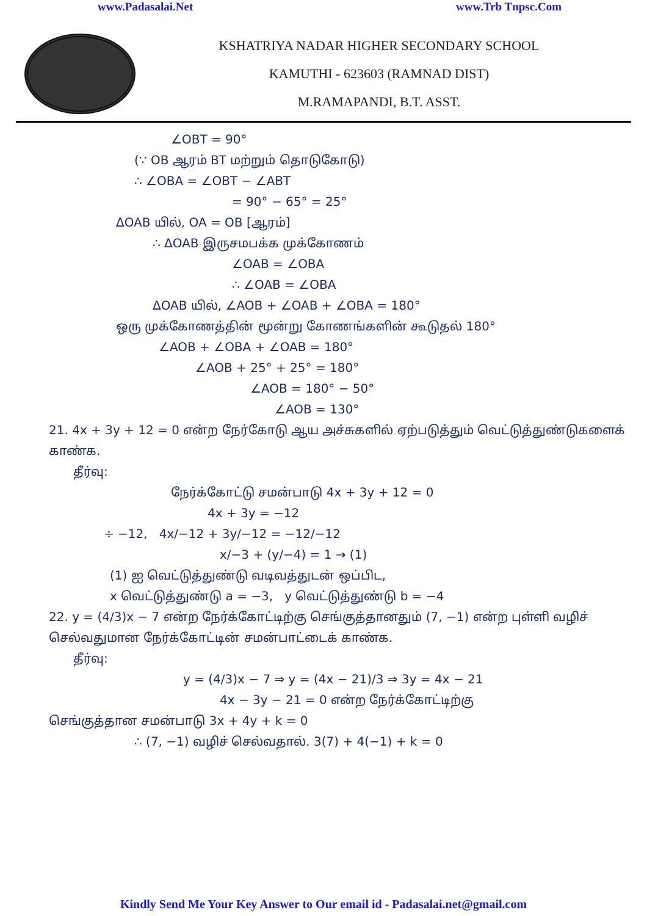www.Padasalai.Net www.Trb Tnpsc.Com
KSHATRIYA NADAR HIGHER SECONDARY SCHOOL
KAMUTHI - 623603 (RAMNAD DIST)
M.RAMAPANDI, B.T. ASST.
∠OBT = 90°
(∵ OB ஆரம் BT மற்றும் தொடுகோடு)
∴ ∠OBA = ∠OBT − ∠ABT
= 90° − 65° = 25°
ΔOAB யில், OA = OB [ஆரம்]
∴ ΔOAB இருசமபக்க முக்கோணம்
∠OAB = ∠OBA
∴ ∠OAB = ∠OBA
ΔOAB யில், ∠AOB + ∠OAB + ∠OBA = 180°
ஒரு முக்கோணத்தின் மூன்று கோணங்களின் கூடுதல் 180°
∠AOB + ∠OBA + ∠OAB = 180°
∠AOB + 25° + 25° = 180°
∠AOB = 180° − 50°
∠AOB = 130°
21. 4x + 3y + 12 = 0 என்ற நேர்கோடு ஆய அச்சுகளில் ஏற்படுத்தும் வெட்டுத்துண்டுகளைக் காண்க.
தீர்வு:
நேர்க்கோட்டு சமன்பாடு 4x + 3y + 12 = 0
4x + 3y = −12
÷ −12, 4x/−12 + 3y/−12 = −12/−12
x/−3 + (y/−4) = 1 → (1)
(1) ஐ வெட்டுத்துண்டு வடிவத்துடன் ஒப்பிட,
x வெட்டுத்துண்டு a = −3, y வெட்டுத்துண்டு b = −4
22. y = (4/3)x − 7 என்ற நேர்க்கோட்டிற்கு செங்குத்தானதும் (7, −1) என்ற புள்ளி வழிச் செல்வதுமான நேர்க்கோட்டின் சமன்பாட்டைக் காண்க.
தீர்வு:
y = (4/3)x − 7 ⇒ y = (4x − 21)/3 ⇒ 3y = 4x − 21
4x − 3y − 21 = 0 என்ற நேர்க்கோட்டிற்கு
செங்குத்தான சமன்பாடு 3x + 4y + k = 0
∴ (7, −1) வழிச் செல்வதால். 3(7) + 4(−1) + k = 0
Kindly Send Me Your Key Answer to Our email id - Padasalai.net@gmail.com